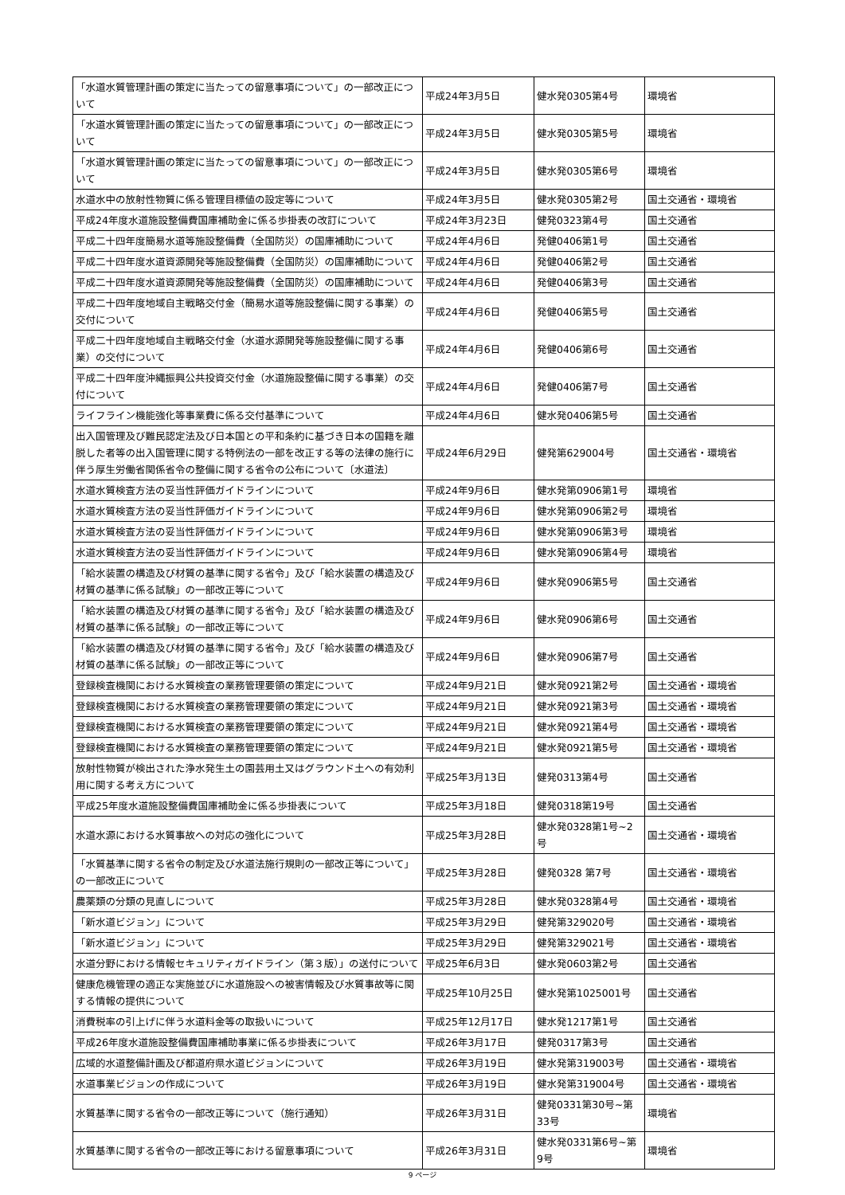| 「水道水質管理計画の策定に当たっての留意事項について」の一部改正について | 平成24年3月5日 | 健水発0305第4号 | 環境省 |
| 「水道水質管理計画の策定に当たっての留意事項について」の一部改正について | 平成24年3月5日 | 健水発0305第5号 | 環境省 |
| 「水道水質管理計画の策定に当たっての留意事項について」の一部改正について | 平成24年3月5日 | 健水発0305第6号 | 環境省 |
| 水道水中の放射性物質に係る管理目標値の設定等について | 平成24年3月5日 | 健水発0305第2号 | 国土交通省・環境省 |
| 平成24年度水道施設整備費国庫補助金に係る歩掛表の改訂について | 平成24年3月23日 | 健発0323第4号 | 国土交通省 |
| 平成二十四年度簡易水道等施設整備費（全国防災）の国庫補助について | 平成24年4月6日 | 発健0406第1号 | 国土交通省 |
| 平成二十四年度水道資源開発等施設整備費（全国防災）の国庫補助について | 平成24年4月6日 | 発健0406第2号 | 国土交通省 |
| 平成二十四年度水道資源開発等施設整備費（全国防災）の国庫補助について | 平成24年4月6日 | 発健0406第3号 | 国土交通省 |
| 平成二十四年度地域自主戦略交付金（簡易水道等施設整備に関する事業）の交付について | 平成24年4月6日 | 発健0406第5号 | 国土交通省 |
| 平成二十四年度地域自主戦略交付金（水道水源開発等施設整備に関する事業）の交付について | 平成24年4月6日 | 発健0406第6号 | 国土交通省 |
| 平成二十四年度沖縄振興公共投資交付金（水道施設整備に関する事業）の交付について | 平成24年4月6日 | 発健0406第7号 | 国土交通省 |
| ライフライン機能強化等事業費に係る交付基準について | 平成24年4月6日 | 健水発0406第5号 | 国土交通省 |
| 出入国管理及び難民認定法及び日本国との平和条約に基づき日本の国籍を離脱した者等の出入国管理に関する特例法の一部を改正する等の法律の施行に伴う厚生労働省関係省令の整備に関する省令の公布について〔水道法〕 | 平成24年6月29日 | 健発第629004号 | 国土交通省・環境省 |
| 水道水質検査方法の妥当性評価ガイドラインについて | 平成24年9月6日 | 健水発第0906第1号 | 環境省 |
| 水道水質検査方法の妥当性評価ガイドラインについて | 平成24年9月6日 | 健水発第0906第2号 | 環境省 |
| 水道水質検査方法の妥当性評価ガイドラインについて | 平成24年9月6日 | 健水発第0906第3号 | 環境省 |
| 水道水質検査方法の妥当性評価ガイドラインについて | 平成24年9月6日 | 健水発第0906第4号 | 環境省 |
| 「給水装置の構造及び材質の基準に関する省令」及び「給水装置の構造及び材質の基準に係る試験」の一部改正等について | 平成24年9月6日 | 健水発0906第5号 | 国土交通省 |
| 「給水装置の構造及び材質の基準に関する省令」及び「給水装置の構造及び材質の基準に係る試験」の一部改正等について | 平成24年9月6日 | 健水発0906第6号 | 国土交通省 |
| 「給水装置の構造及び材質の基準に関する省令」及び「給水装置の構造及び材質の基準に係る試験」の一部改正等について | 平成24年9月6日 | 健水発0906第7号 | 国土交通省 |
| 登録検査機関における水質検査の業務管理要領の策定について | 平成24年9月21日 | 健水発0921第2号 | 国土交通省・環境省 |
| 登録検査機関における水質検査の業務管理要領の策定について | 平成24年9月21日 | 健水発0921第3号 | 国土交通省・環境省 |
| 登録検査機関における水質検査の業務管理要領の策定について | 平成24年9月21日 | 健水発0921第4号 | 国土交通省・環境省 |
| 登録検査機関における水質検査の業務管理要領の策定について | 平成24年9月21日 | 健水発0921第5号 | 国土交通省・環境省 |
| 放射性物質が検出された浄水発生土の園芸用土又はグラウンド土への有効利用に関する考え方について | 平成25年3月13日 | 健発0313第4号 | 国土交通省 |
| 平成25年度水道施設整備費国庫補助金に係る歩掛表について | 平成25年3月18日 | 健発0318第19号 | 国土交通省 |
| 水道水源における水質事故への対応の強化について | 平成25年3月28日 | 健水発0328第1号~2号 | 国土交通省・環境省 |
| 「水質基準に関する省令の制定及び水道法施行規則の一部改正等について」の一部改正について | 平成25年3月28日 | 健発0328 第7号 | 国土交通省・環境省 |
| 農薬類の分類の見直しについて | 平成25年3月28日 | 健水発0328第4号 | 国土交通省・環境省 |
| 「新水道ビジョン」について | 平成25年3月29日 | 健発第329020号 | 国土交通省・環境省 |
| 「新水道ビジョン」について | 平成25年3月29日 | 健発第329021号 | 国土交通省・環境省 |
| 水道分野における情報セキュリティガイドライン（第３版）」の送付について | 平成25年6月3日 | 健水発0603第2号 | 国土交通省 |
| 健康危機管理の適正な実施並びに水道施設への被害情報及び水質事故等に関する情報の提供について | 平成25年10月25日 | 健水発第1025001号 | 国土交通省 |
| 消費税率の引上げに伴う水道料金等の取扱いについて | 平成25年12月17日 | 健水発1217第1号 | 国土交通省 |
| 平成26年度水道施設整備費国庫補助事業に係る歩掛表について | 平成26年3月17日 | 健発0317第3号 | 国土交通省 |
| 広域的水道整備計画及び都道府県水道ビジョンについて | 平成26年3月19日 | 健水発第319003号 | 国土交通省・環境省 |
| 水道事業ビジョンの作成について | 平成26年3月19日 | 健水発第319004号 | 国土交通省・環境省 |
| 水質基準に関する省令の一部改正等について（施行通知） | 平成26年3月31日 | 健発0331第30号~第33号 | 環境省 |
| 水質基準に関する省令の一部改正等における留意事項について | 平成26年3月31日 | 健水発0331第6号~第9号 | 環境省 |
9 ページ